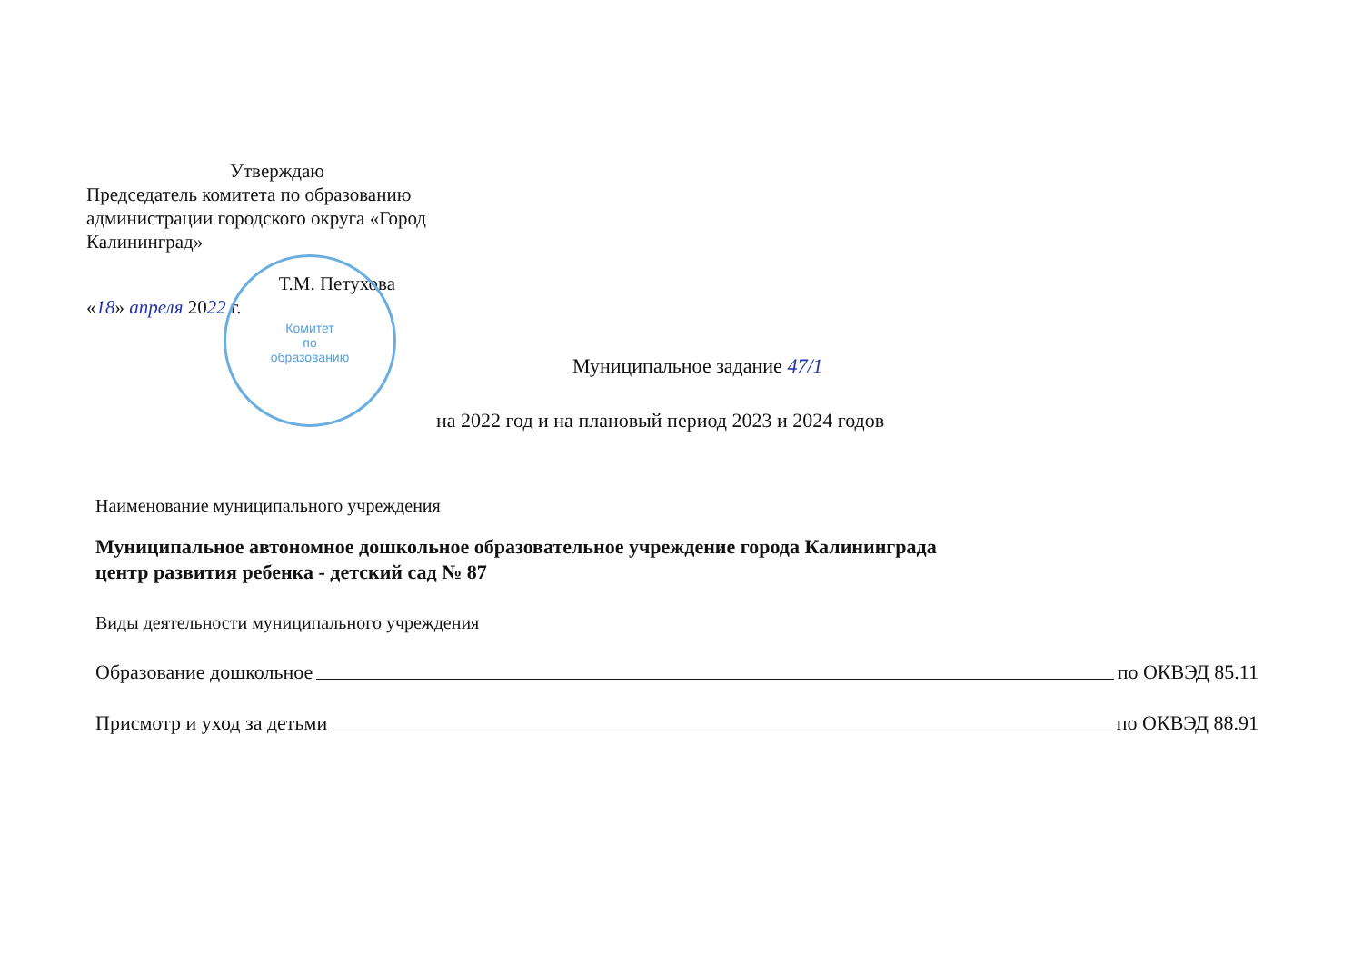Утверждаю
Председатель комитета по образованию администрации городского округа «Город Калининград»
Т.М. Петухова
«18» апреля 2022 г.
Комитет
по
образованию
Муниципальное задание 47/1
на 2022 год и на плановый период 2023 и 2024 годов
Наименование муниципального учреждения
Муниципальное автономное дошкольное образовательное учреждение города Калининграда
центр развития ребенка - детский сад № 87
Виды деятельности муниципального учреждения
Образование дошкольное по ОКВЭД 85.11
Присмотр и уход за детьми по ОКВЭД 88.91